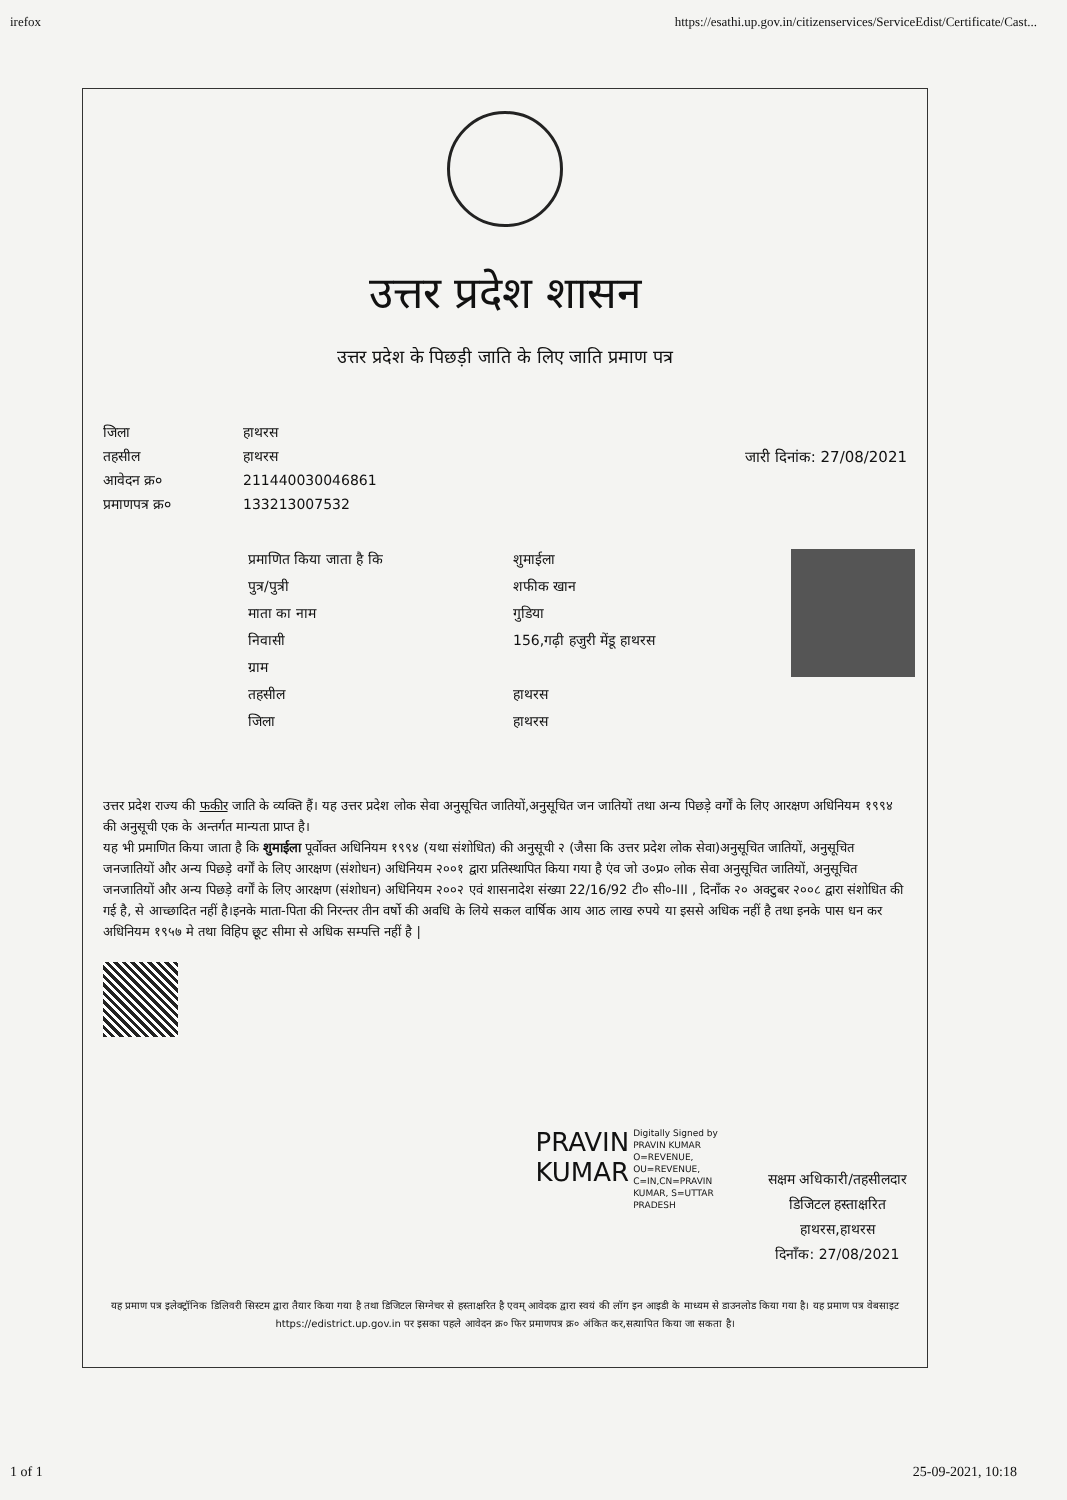irefox https://esathi.up.gov.in/citizenservices/ServiceEdist/Certificate/Cast...
उत्तर प्रदेश शासन
उत्तर प्रदेश के पिछड़ी जाति के लिए जाति प्रमाण पत्र
जिला हाथरस
तहसील हाथरस
आवेदन क्र० 211440030046861
प्रमाणपत्र क्र० 133213007532
जारी दिनांक: 27/08/2021
प्रमाणित किया जाता है कि शुमाईला
पुत्र/पुत्री शफीक खान
माता का नाम गुडिया
निवासी 156,गढ़ी हजुरी मेंडू हाथरस
ग्राम
तहसील हाथरस
जिला हाथरस
उत्तर प्रदेश राज्य की फकीर जाति के व्यक्ति हैं। यह उत्तर प्रदेश लोक सेवा अनुसूचित जातियों,अनुसूचित जन जातियों तथा अन्य पिछड़े वर्गों के लिए आरक्षण अधिनियम १९९४ की अनुसूची एक के अन्तर्गत मान्यता प्राप्त है।
यह भी प्रमाणित किया जाता है कि शुमाईला पूर्वोक्त अधिनियम १९९४ (यथा संशोधित) की अनुसूची २ (जैसा कि उत्तर प्रदेश लोक सेवा)अनुसूचित जातियों, अनुसूचित जनजातियों और अन्य पिछड़े वर्गों के लिए आरक्षण (संशोधन) अधिनियम २००१ द्वारा प्रतिस्थापित किया गया है एंव जो उ०प्र० लोक सेवा अनुसूचित जातियों, अनुसूचित जनजातियों और अन्य पिछड़े वर्गों के लिए आरक्षण (संशोधन) अधिनियम २००२ एवं शासनादेश संख्या 22/16/92 टी० सी०-III , दिनाँक २० अक्टुबर २००८ द्वारा संशोधित की गई है, से आच्छादित नहीं है।इनके माता-पिता की निरन्तर तीन वर्षो की अवधि के लिये सकल वार्षिक आय आठ लाख रुपये या इससे अधिक नहीं है तथा इनके पास धन कर अधिनियम १९५७ मे तथा विहिप छूट सीमा से अधिक सम्पत्ति नहीं है |
PRAVIN
KUMAR
Digitally Signed by
PRAVIN KUMAR
O=REVENUE,
OU=REVENUE,
C=IN,CN=PRAVIN
KUMAR, S=UTTAR
PRADESH
सक्षम अधिकारी/तहसीलदार
डिजिटल हस्ताक्षरित
हाथरस,हाथरस
दिनाँक: 27/08/2021
यह प्रमाण पत्र इलेक्ट्रॉनिक डिलिवरी सिस्टम द्वारा तैयार किया गया है तथा डिजिटल सिग्नेचर से हस्ताक्षरित है एवम् आवेदक द्वारा स्वयं की लॉग इन आइडी के माध्यम से डाउनलोड किया गया है। यह प्रमाण पत्र वेबसाइट https://edistrict.up.gov.in पर इसका पहले आवेदन क्र० फिर प्रमाणपत्र क्र० अंकित कर,सत्यापित किया जा सकता है।
1 of 1 25-09-2021, 10:18